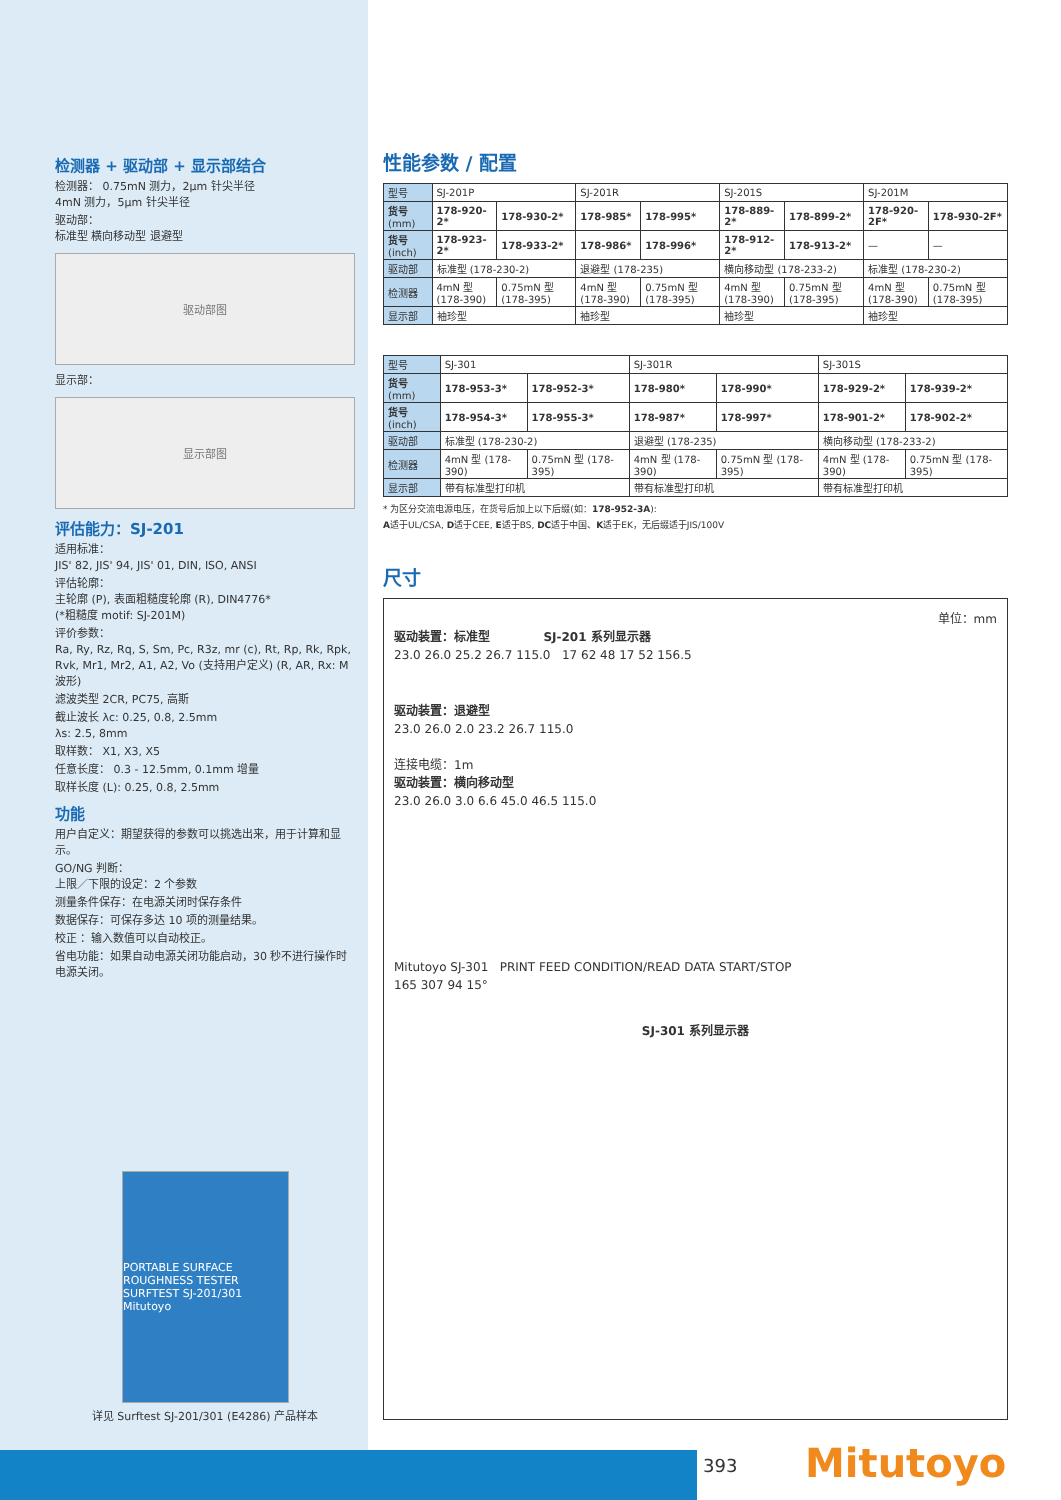检测器 + 驱动部 + 显示部结合
检测器： 0.75mN 测力，2μm 针尖半径
4mN 测力，5μm 针尖半径
驱动部：
标准型 横向移动型 退避型
驱动部图
显示部：
显示部图
评估能力：SJ-201
适用标准：
JIS' 82, JIS' 94, JIS' 01, DIN, ISO, ANSI
评估轮廓：
主轮廓 (P), 表面粗糙度轮廓 (R), DIN4776*
(*粗糙度 motif: SJ-201M)
评价参数：
Ra, Ry, Rz, Rq, S, Sm, Pc, R3z, mr (c), Rt, Rp, Rk, Rpk, Rvk, Mr1, Mr2, A1, A2, Vo (支持用户定义) (R, AR, Rx: M 波形)
滤波类型 2CR, PC75, 高斯
截止波长 λc: 0.25, 0.8, 2.5mm
λs: 2.5, 8mm
取样数： X1, X3, X5
任意长度： 0.3 - 12.5mm, 0.1mm 增量
取样长度 (L): 0.25, 0.8, 2.5mm
功能
用户自定义：期望获得的参数可以挑选出来，用于计算和显示。
GO/NG 判断：
上限／下限的设定：2 个参数
测量条件保存：在电源关闭时保存条件
数据保存：可保存多达 10 项的测量结果。
校正 ：输入数值可以自动校正。
省电功能：如果自动电源关闭功能启动，30 秒不进行操作时电源关闭。
PORTABLE SURFACE ROUGHNESS TESTER SURFTEST SJ-201/301 Mitutoyo
详见 Surftest SJ-201/301 (E4286) 产品样本
性能参数 / 配置
| 型号 | SJ-201P | | SJ-201R | | SJ-201S | | SJ-201M | |
| 货号 (mm) | 178-920-2* | 178-930-2* | 178-985* | 178-995* | 178-889-2* | 178-899-2* | 178-920-2F* | 178-930-2F* |
| 货号 (inch) | 178-923-2* | 178-933-2* | 178-986* | 178-996* | 178-912-2* | 178-913-2* | — | — |
| 驱动部 | 标准型 (178-230-2) | | 退避型 (178-235) | | 横向移动型 (178-233-2) | | 标准型 (178-230-2) | |
| 检测器 | 4mN 型 (178-390) | 0.75mN 型 (178-395) | 4mN 型 (178-390) | 0.75mN 型 (178-395) | 4mN 型 (178-390) | 0.75mN 型 (178-395) | 4mN 型 (178-390) | 0.75mN 型 (178-395) |
| 显示部 | 袖珍型 | | 袖珍型 | | 袖珍型 | | 袖珍型 | |
| 型号 | SJ-301 | | SJ-301R | | SJ-301S | |
| 货号 (mm) | 178-953-3* | 178-952-3* | 178-980* | 178-990* | 178-929-2* | 178-939-2* |
| 货号 (inch) | 178-954-3* | 178-955-3* | 178-987* | 178-997* | 178-901-2* | 178-902-2* |
| 驱动部 | 标准型 (178-230-2) | | 退避型 (178-235) | | 横向移动型 (178-233-2) | |
| 检测器 | 4mN 型 (178-390) | 0.75mN 型 (178-395) | 4mN 型 (178-390) | 0.75mN 型 (178-395) | 4mN 型 (178-390) | 0.75mN 型 (178-395) |
| 显示部 | 带有标准型打印机 | | 带有标准型打印机 | | 带有标准型打印机 | |
* 为区分交流电源电压，在货号后加上以下后缀(如：178-952-3A):
A适于UL/CSA, D适于CEE, E适于BS, DC适于中国、K适于EK，无后缀适于JIS/100V
尺寸
单位：mm
驱动装置：标准型 SJ-201 系列显示器
23.0 26.0 25.2 26.7 115.0 17 62 48 17 52 156.5
驱动装置：退避型
23.0 26.0 2.0 23.2 26.7 115.0
连接电缆：1m
驱动装置：横向移动型
23.0 26.0 3.0 6.6 45.0 46.5 115.0
Mitutoyo SJ-301 PRINT FEED CONDITION/READ DATA START/STOP
165 307 94 15°
SJ-301 系列显示器
393 Mitutoyo